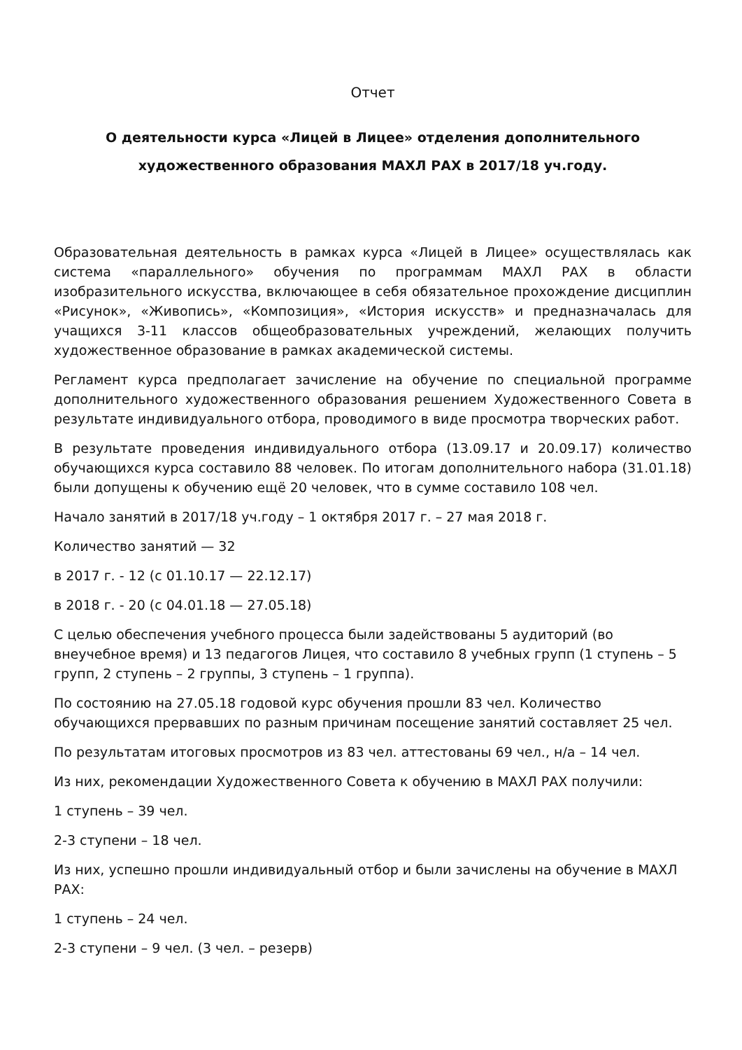Отчет
О деятельности курса «Лицей в Лицее» отделения дополнительного художественного образования МАХЛ РАХ в 2017/18 уч.году.
Образовательная деятельность в рамках курса «Лицей в Лицее» осуществлялась как система «параллельного» обучения по программам МАХЛ РАХ в области изобразительного искусства, включающее в себя обязательное прохождение дисциплин «Рисунок», «Живопись», «Композиция», «История искусств» и предназначалась для учащихся 3-11 классов общеобразовательных учреждений, желающих получить художественное образование в рамках академической системы.
Регламент курса предполагает зачисление на обучение по специальной программе дополнительного художественного образования решением Художественного Совета в результате индивидуального отбора, проводимого в виде просмотра творческих работ.
В результате проведения индивидуального отбора (13.09.17 и 20.09.17) количество обучающихся курса составило 88 человек. По итогам дополнительного набора (31.01.18) были допущены к обучению ещё 20 человек, что в сумме составило 108 чел.
Начало занятий в 2017/18 уч.году – 1 октября 2017 г. – 27 мая 2018 г.
Количество занятий — 32
в 2017 г. - 12 (с 01.10.17 — 22.12.17)
в 2018 г. - 20 (с 04.01.18 — 27.05.18)
С целью обеспечения учебного процесса были задействованы 5 аудиторий (во внеучебное время) и 13 педагогов Лицея, что составило 8 учебных групп (1 ступень – 5 групп, 2 ступень – 2 группы, 3 ступень – 1 группа).
По состоянию на 27.05.18 годовой курс обучения прошли 83 чел. Количество обучающихся прервавших по разным причинам посещение занятий составляет 25 чел.
По результатам итоговых просмотров из 83 чел. аттестованы 69 чел., н/а – 14 чел.
Из них, рекомендации Художественного Совета к обучению в МАХЛ РАХ получили:
1 ступень – 39 чел.
2-3 ступени – 18 чел.
Из них, успешно прошли индивидуальный отбор и были зачислены на обучение в МАХЛ РАХ:
1 ступень – 24 чел.
2-3 ступени – 9 чел. (3 чел. – резерв)